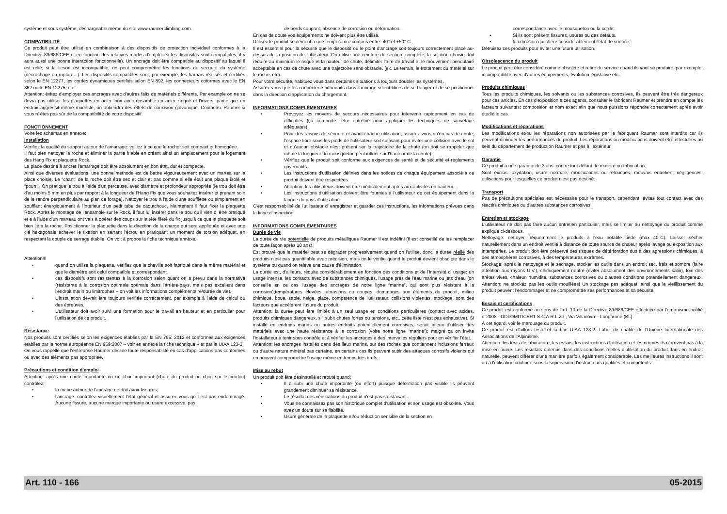système et sous système, déchargeable même du site www.raumerclimbing.com.
COMPATIBILITÉ
Ce produit peut être utilisé en combinaison à des dispositifs de protection individuel conformes à la Directive 89/686/CEE et en fonction des relatives modes d'emploi (si les dispositifs sont compatibles, il y aura aussi une bonne interaction fonctionnelle). Un ancrage doit être compatible au dispositif au laquel il est relié; si la lieson est incompatible, on peut compromettre les fonctions de securité du système (décrochage ou rupture...). Les dispositifs compatibles sont, par exemple, les harnais réalisés et certifiés selon le EN 12277, les cordes dynamiques certifiés selon EN 892, les connecteurs coformes avec le EN 362 ou le EN 12275, etc...
Attention: évitez d'employer ces ancrages avec d'autres faits de matériels différents. Par example on ne se devra pas utiliser les plaquettes en acier inox avec ensamble en acier zingué et l'invers, parce que en endroit aggressif même modeste, on obtiendra des effets de corrosion galvanique. Contactez Raumer si vous n' êtes pas sûr de la compatibilité de votre dispositif.
FONCTIONNEMENT
Voire les schémas en annexe:
Installation
Vérifiez la qualité du support autour de l'amarrage: veillez à ce que le rocher soit compact et homogène.
Il faut bien nettoyer la roche et éliminer la partie friable en créant ainsi un emplacement pour le logement des Hang Fix et plaquette Rock.
La place destiné à ancrer l'amarrage doit être absolument en bon état, dur et compacte.
Ainsi que diverses évaluations, une bonne méthode est de battre vigoureusement avec un martea sur la place choisie. Le “chant” de la roche doit être sec et clair et pas comme si elle était une plaque isolé et “pourri”. On pratique le trou à l'aide d'un perceuse, avec diamètre et profondeur appropriée (le trou doit être d'au moins 5 mm en plus par rapport à la longueur de l'Hang Fix que vous souhaitez insérer et prenant soin de le rendre perpendiculaire au plan de forage). Nettoyer le trou à l'aide d'une soufflette ou simplement en soufflant énergiquement à l'intérieur d'un petit tube de caoutchouc. Maintenant il faut fixer la plaquette Rock. Après le montage de l'ensamble sur le Rock, il faut lui insérer dans le trou qu'il vien d' être pratiqué et e à l'aide d'un marteau ont vais à opérer des coups sur la tête fileté du fix jusqu'à ce que la plaquette soit bien lié à la roche. Posictionner la plaquette dans la direction de la charge qui sera appliquée et avec une clé hexagonale achever le fixation en serrant l'écrou en pratiquant un moment de torsion adéquat, en respectant la couple de serrage établie. On voit à propos la fiche technique annèxe.
Attention!!!
quand on utilise la plaquette, vérifiez que le cheville soit fabriqué dans le même matérial et que le diamètre soit celui compatible et correspondant.
ces dispositifs sont résistentes à la corrosion selon quant on a prevu dans la normative (résistante à la corrosion optimale optimale dans l'arrière-pays, mais pas excellent dans l'endroit marin ou limitrophes – on voit les informations complémentaire/durée de vie).
L'installation devrait être toujours verifiée correctement, par example à l'aide de calcul ou des épreuves.
L'utilisateur doit avoir suivi une formation pour le travail en hauteur et en particulier pour l'utilisation de ce produit.
Résistance
Nos produits sont certifiés selon les exigences établies par la EN 795: 2012 et conformes aux exigences établies par la norme européenne EN 959:2007 – voir en annexe la fiche technique – et par la UIAA 123-2.
On vous rappelle que l'entreprise Raumer décline toute résponsabilité en cas d'applications pas conformes ou avec des éléments pas appropriée.
Précautions et condition d'emploi
Attention: après une chute importante ou un choc important (chute du produit ou choc sur le produit) contrôlez:
la roche autour de l'ancrage ne doit avoir fissures;
l'ancrage: contrôlez visuellement l'état général et assurez vous qu'il est pas endommagé. Aucune fissure, aucune marque importante ou usure excessive, pas
de bords coupant, absence de corrosion ou déformation.
En cas de doute vos équipements ne doivent plus être utilisé.
Utilisez le produit seulement à une temperature compris entre -40° et +50° C.
Il est essentiel pour la sécurité que le dispositif ou le point d'ancrage soit toujours correctement placé au-dessus de la position de l'utilisateur. On utilise une ceinture de securité complète; la solution choisie doit réduire au minimum le risque et la hauteur de chute, délimiter l'aire de travail et le mouvement pendulaire acceptable en cas de chute avec une trajectoire sans obstacle. (ex. Le terrain, le frottement du matériel sur le roche, etc).
Pour votre sécurité, habituez vous dans certaines situations à toujours doubler les systèmes.
Assurez vous que les connecteurs introduits dans l'ancrage soient libres de se bouger et de se positionner dans la direction d'application du chargement.
INFORMATIONS COMPLÉMENTAIRES
Prévoyez les moyens de secours nécessaires pour intervenir rapidement en cas de difficultés (ça comporte l'être entreîné pour appliquer les techniques de sauvetage adéquates).
Pour des raisons de sécurité et avant chaque utilisation, assurez-vous qu'en cas de chute, l'espace libre sous les pieds de l'utilisateur soit suffisant pour éviter une collision avec le sol et qu'aucun obstacle n'est présent sur la trajectoire de la chute (on doit se rappeler que même la longueur du mousqueton peut influer sur l'hauteur de la chute).
Vérifiez que le produit soit conforme aux exigences de santé et de sécurité et règlements governatifs.
Les instructions d'utilisation définies dans les notices de chaque équipement associé à ce produit doivent être respectées.
Attention: les utilisateurs doivent être médicalement aptes aux activités en hauteur.
Les instructions d'utilisation doivent être fournies à l'utilisateur de cet équipement dans la langue du pays d'utilisation.
C'est responsabilité de l'utilisateur d' enregistrer et guarder ces instructions, les informations prévues dans la fiche d'inspection.
INFORMATIONS COMPLÉMENTAIRES
Durée de vie
La durée de vie potentielle de produits métalliques Raumer il est indéfini (il est conseillé de les remplacer de toute façon après 10 ans).
Est prouvé que le matériel peut se dégrader progressivement quand on l'utilise, donc la durée réelle des produits n'est pas quantifiable avec précision, mais on le vérifie quand le produit devient obsolète dans le système ou quand on relève une cause d'élimination.
La durée est, d'ailleurs, réduite considérablement en fonction des conditions et de l'intensité d' usage: un usage intense, les contacts avec de substances chimiques, l'usage près de l'eau marine ou jets d'eau (on conseille en ce cas l'usage des ancrages de notre ligne “marine”, qui sont plus résistant à la corrosion),températures élevées, abrasions ou coupes, dommages aux éléments du produit, milieu chimique, boue, sable, neige, glace, competence de l'utilisateur, collisions violentes, stockage, sont des facteurs que accélérent l'usure du produit.
Attention: la durée peut être limités à un seul usage en conditions particulières (contact avec acides, produits chimiques dangereux, s'il subit chutes fortes ou tensions, etc...cette liste n'est pas exhaustive). Si installé en endroits marins ou autres endroits potentiellement corrosives, serait mieux d'utiliser des matériels avec une haute résistance à la corrosion (voire notre ligne “marine”); malgré ça on invite l'installateur à tenir sous contrôle et à vérifier les ancrages à des intervalles réguliers pour en vérifier l'état.
Attention: les ancrages installés dans des lieux marins, sur des roches que contiennent inclusions ferreux ou d'autre nature minéral pas certaine, en certains cas ils peuvent subir des attaques corrosifs violents qui en peuvent compromettre l'usage même en temps très brefs.
Mise au rebut
Un produit doit être désinstallé et rebuté quand:
Il a subi une chute importante (ou effort) puisque déformation pas visible ils peuvent grandement diminuer sa résistance.
Le résultat des vérifications du produit n'est pas satisfaisant.
Vous ne connaissez pas son historique complet d'utilisation et son usage est obsolète. Vous avez un doute sur sa fiabilité.
Usure générale de la plaquette et/ou réduction sensible de la section en
correspondance avec le mousqueton ou la corde.
Si ils sont présent fissures, usures ou des défauts.
la corrosion qui altère considérablement l'état de surface;
Détruisez ces produits pour éviter une future utilisation.
Obsolescence du produit
Le produit peut être considéré comme obsolète et retiré du service quand ils vont se produire, par exemple, incompatibilité avec d'autres équipements, évolution législative etc..
Produits chimiques
Tous les produits chimiques, les solvants ou les substances corrosives, ils peuvent être très dangereux pour ces articles. En cas d'exposition à ces agents, consulter le fabricant Raumer et prendre en compte les facteurs suivantes: composition et nom exact afin que nous puissions répondre correctement après avoir étudié le cas.
Modifications et réparations
Les modifications et/ou les réparations non autorisées par le fabriquant Raumer sont interdits car ils peuvent diminuer les performances du produit. Les réparations ou modifications doivent être effectuées au sein du département de production Raumer et pas à l'extérieur.
Garantie
Ce produit a une garantie de 3 ans: contre tout défaut de matière ou fabrication.
Sont exclus: oxydation, usure normale, modifications ou retouches, mouvais entretien, négligences, utilisations pour lesquelles ce produit n'est pas destiné.
Transport
Pas de précautions spéciales est nécessaire pour le transport, cependant, évitez tout contact avec des réactifs chimiques ou d'autres substances corrosives.
Entretien et stockage
L'utilisateur ne doit pas faire aucun entretien particulier, mais se limiter au nettoyage du produit comme expliqué ci-dessous.
Nettoyage: nettoyer fréquemment le produits à l'eau potable tiède (max 40°C). Laisser sécher naturellement dans un endroit ventilé à distance de toute source de chaleur après lavage ou exposition aux intempéries. Le produit doit être préservé des risques de détérioration dus à des agressions chimiques, à des atmosphères corrosives, à des températures extrêmes.
Stockage: après le nettoyage et le séchage, stocker les outils dans un endroit sec, frais et sombre (faire attention aux rayons U.V.), chimiquement neutre (éviter absolument des environnements salin), loin des arêtes vives, chaleur, humidité, substances corrosives ou d'autres conditions potentiellement dangereux. Attention: ne stockéz pas les outils mouillées! Un stockage pas adéquat, ainsi que le vieillissement du produit peuvent l'endommager et ne compromettre ses performances et sa sécurité.
Essais et certifications
Ce produit est conforme au sens de l'art. 10 de la Directive 89/686/CEE effectuée par l'organisme notifié n°2008 - DOLOMITICERT S.C.A.R.L.Z.I., Via Villanova – Longarone (BL).
À cet égard, voir le marquage du produit.
Ce produit est d'aillors testé et certifié UIAA 123-2: Label de qualité de l'Unione Internationale des Associations de l'Alpinisme.
Attention: les tests de laboratoire, les essais, les instructions d'utilisation et les normes ils n'arrivent pas à la mise en ouvre. Les résultats obtenus dans des conditions réelles d'utilisation du produit dans en endroit naturelle, peuvent différer d'une manière parfois également considérable. Les meilleures instructions il sont dû à l'utilisation continue sous la supervision d'instructeurs qualifiés et compétents.
Art. 110 - 166 05-2015